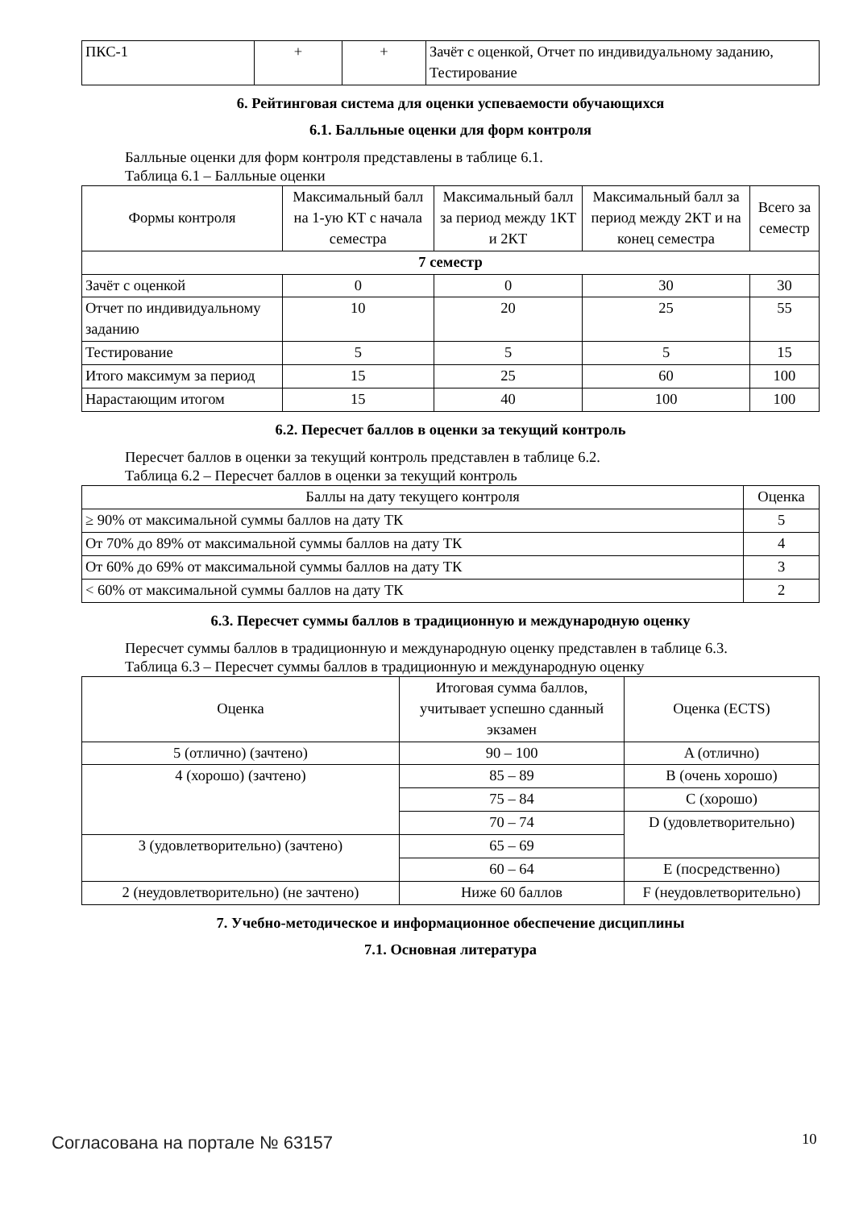| ПКС-1 | + | + | Зачёт с оценкой, Отчет по индивидуальному заданию, Тестирование |
6. Рейтинговая система для оценки успеваемости обучающихся
6.1. Балльные оценки для форм контроля
Балльные оценки для форм контроля представлены в таблице 6.1.
Таблица 6.1 – Балльные оценки
| Формы контроля | Максимальный балл на 1-ую КТ с начала семестра | Максимальный балл за период между 1КТ и 2КТ | Максимальный балл за период между 2КТ и на конец семестра | Всего за семестр |
| --- | --- | --- | --- | --- |
| 7 семестр | | | | |
| Зачёт с оценкой | 0 | 0 | 30 | 30 |
| Отчет по индивидуальному заданию | 10 | 20 | 25 | 55 |
| Тестирование | 5 | 5 | 5 | 15 |
| Итого максимум за период | 15 | 25 | 60 | 100 |
| Нарастающим итогом | 15 | 40 | 100 | 100 |
6.2. Пересчет баллов в оценки за текущий контроль
Пересчет баллов в оценки за текущий контроль представлен в таблице 6.2.
Таблица 6.2 – Пересчет баллов в оценки за текущий контроль
| Баллы на дату текущего контроля | Оценка |
| --- | --- |
| ≥ 90% от максимальной суммы баллов на дату ТК | 5 |
| От 70% до 89% от максимальной суммы баллов на дату ТК | 4 |
| От 60% до 69% от максимальной суммы баллов на дату ТК | 3 |
| < 60% от максимальной суммы баллов на дату ТК | 2 |
6.3. Пересчет суммы баллов в традиционную и международную оценку
Пересчет суммы баллов в традиционную и международную оценку представлен в таблице 6.3.
Таблица 6.3 – Пересчет суммы баллов в традиционную и международную оценку
| Оценка | Итоговая сумма баллов, учитывает успешно сданный экзамен | Оценка (ECTS) |
| --- | --- | --- |
| 5 (отлично) (зачтено) | 90 – 100 | A (отлично) |
| 4 (хорошо) (зачтено) | 85 – 89 | B (очень хорошо) |
| | 75 – 84 | C (хорошо) |
| | 70 – 74 | D (удовлетворительно) |
| 3 (удовлетворительно) (зачтено) | 65 – 69 | |
| | 60 – 64 | E (посредственно) |
| 2 (неудовлетворительно) (не зачтено) | Ниже 60 баллов | F (неудовлетворительно) |
7. Учебно-методическое и информационное обеспечение дисциплины
7.1. Основная литература
Согласована на портале № 63157 10